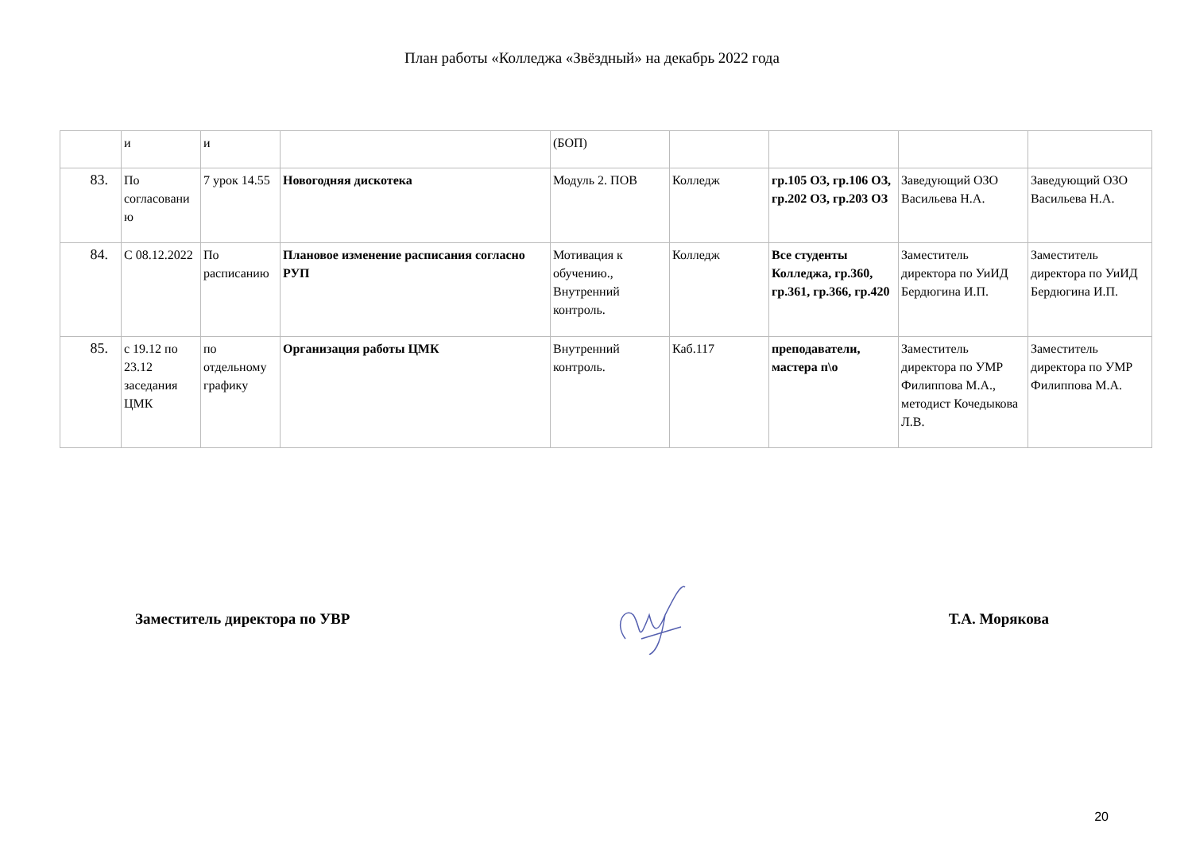План работы «Колледжа «Звёздный» на декабрь 2022 года
| | и | и | | (БОП) | | | | |
| 83. | По согласовани ю | 7 урок 14.55 | Новогодняя дискотека | Модуль 2. ПОВ | Колледж | гр.105 ОЗ, гр.106 ОЗ, гр.202 ОЗ, гр.203 ОЗ | Заведующий ОЗО Васильева Н.А. | Заведующий ОЗО Васильева Н.А. |
| 84. | С 08.12.2022 | По расписанию | Плановое изменение расписания согласно РУП | Мотивация к обучению., Внутренний контроль. | Колледж | Все студенты Колледжа, гр.360, гр.361, гр.366, гр.420 | Заместитель директора по УиИД Бердюгина И.П. | Заместитель директора по УиИД Бердюгина И.П. |
| 85. | с 19.12 по 23.12 заседания ЦМК | по отдельному графику | Организация работы ЦМК | Внутренний контроль. | Каб.117 | преподаватели, мастера п\о | Заместитель директора по УМР Филиппова М.А., методист Кочедыкова Л.В. | Заместитель директора по УМР Филиппова М.А. |
Заместитель директора по УВР Т.А. Морякова
20